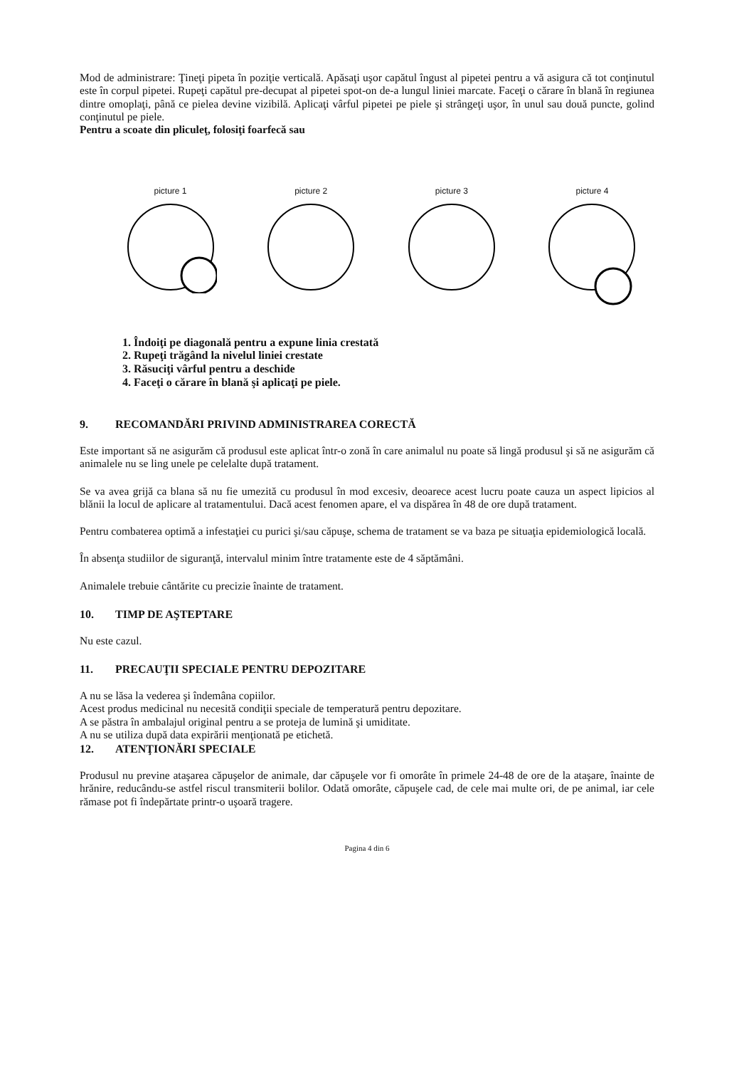Mod de administrare: Ţineţi pipeta în poziţie verticală. Apăsaţi uşor capătul îngust al pipetei pentru a vă asigura că tot conţinutul este în corpul pipetei. Rupeţi capătul pre-decupat al pipetei spot-on de-a lungul liniei marcate. Faceţi o cărare în blană în regiunea dintre omoplaţi, până ce pielea devine vizibilă. Aplicaţi vârful pipetei pe piele şi strângeţi uşor, în unul sau două puncte, golind conţinutul pe piele.
Pentru a scoate din pliculeţ, folosiţi foarfecă sau
picture 1 picture 2 picture 3 picture 4
1. Îndoiţi pe diagonală pentru a expune linia crestată
2. Rupeţi trăgând la nivelul liniei crestate
3. Răsuciţi vârful pentru a deschide
4. Faceţi o cărare în blană şi aplicaţi pe piele.
9. RECOMANDĂRI PRIVIND ADMINISTRAREA CORECTĂ
Este important să ne asigurăm că produsul este aplicat într-o zonă în care animalul nu poate să lingă produsul şi să ne asigurăm că animalele nu se ling unele pe celelalte după tratament.
Se va avea grijă ca blana să nu fie umezită cu produsul în mod excesiv, deoarece acest lucru poate cauza un aspect lipicios al blănii la locul de aplicare al tratamentului. Dacă acest fenomen apare, el va dispărea în 48 de ore după tratament.
Pentru combaterea optimă a infestaţiei cu purici şi/sau căpuşe, schema de tratament se va baza pe situaţia epidemiologică locală.
În absenţa studiilor de siguranţă, intervalul minim între tratamente este de 4 săptămâni.
Animalele trebuie cântărite cu precizie înainte de tratament.
10. TIMP DE AŞTEPTARE
Nu este cazul.
11. PRECAUŢII SPECIALE PENTRU DEPOZITARE
A nu se lăsa la vederea şi îndemâna copiilor.
Acest produs medicinal nu necesită condiţii speciale de temperatură pentru depozitare.
A se păstra în ambalajul original pentru a se proteja de lumină şi umiditate.
A nu se utiliza după data expirării menţionată pe etichetă.
12. ATENŢIONĂRI SPECIALE
Produsul nu previne ataşarea căpuşelor de animale, dar căpuşele vor fi omorâte în primele 24-48 de ore de la ataşare, înainte de hrănire, reducându-se astfel riscul transmiterii bolilor. Odată omorâte, căpuşele cad, de cele mai multe ori, de pe animal, iar cele rămase pot fi îndepărtate printr-o uşoară tragere.
Pagina 4 din 6